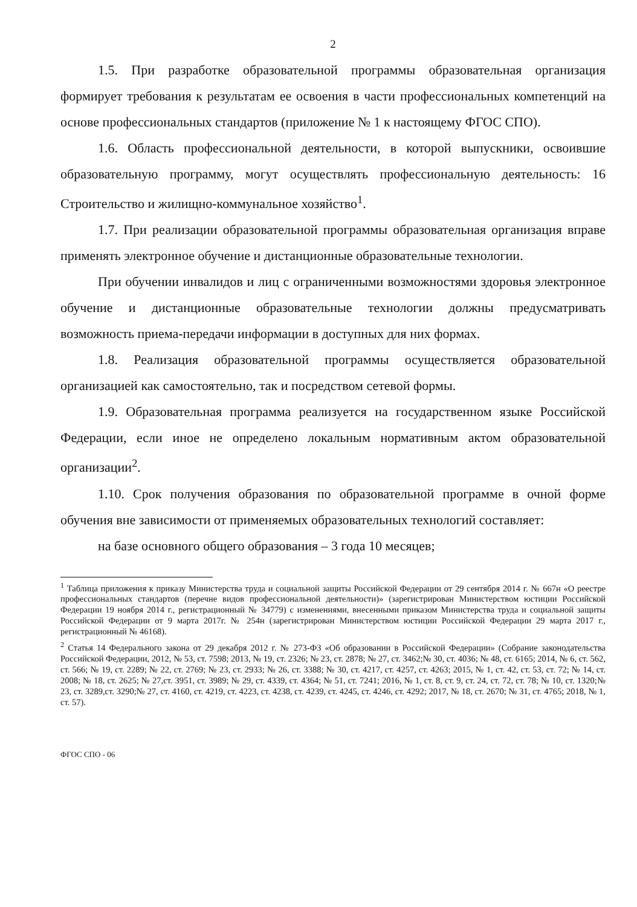2
1.5. При разработке образовательной программы образовательная организация формирует требования к результатам ее освоения в части профессиональных компетенций на основе профессиональных стандартов (приложение № 1 к настоящему ФГОС СПО).
1.6. Область профессиональной деятельности, в которой выпускники, освоившие образовательную программу, могут осуществлять профессиональную деятельность: 16 Строительство и жилищно-коммунальное хозяйство<sup>1</sup>.
1.7. При реализации образовательной программы образовательная организация вправе применять электронное обучение и дистанционные образовательные технологии.
При обучении инвалидов и лиц с ограниченными возможностями здоровья электронное обучение и дистанционные образовательные технологии должны предусматривать возможность приема-передачи информации в доступных для них формах.
1.8. Реализация образовательной программы осуществляется образовательной организацией как самостоятельно, так и посредством сетевой формы.
1.9. Образовательная программа реализуется на государственном языке Российской Федерации, если иное не определено локальным нормативным актом образовательной организации<sup>2</sup>.
1.10. Срок получения образования по образовательной программе в очной форме обучения вне зависимости от применяемых образовательных технологий составляет:
на базе основного общего образования – 3 года 10 месяцев;
<sup>1</sup> Таблица приложения к приказу Министерства труда и социальной защиты Российской Федерации от 29 сентября 2014 г. № 667н «О реестре профессиональных стандартов (перечне видов профессиональной деятельности)» (зарегистрирован Министерством юстиции Российской Федерации 19 ноября 2014 г., регистрационный № 34779) с изменениями, внесенными приказом Министерства труда и социальной защиты Российской Федерации от 9 марта 2017г. № 254н (зарегистрирован Министерством юстиции Российской Федерации 29 марта 2017 г., регистрационный № 46168).
<sup>2</sup> Статья 14 Федерального закона от 29 декабря 2012 г. № 273-ФЗ «Об образовании в Российской Федерации» (Собрание законодательства Российской Федерации, 2012, № 53, ст. 7598; 2013, № 19, ст. 2326; № 23, ст. 2878; № 27, ст. 3462;№ 30, ст. 4036; № 48, ст. 6165; 2014, № 6, ст. 562, ст. 566; № 19, ст. 2289; № 22, ст. 2769; № 23, ст. 2933; № 26, ст. 3388; № 30, ст. 4217, ст. 4257, ст. 4263; 2015, № 1, ст. 42, ст. 53, ст. 72; № 14, ст. 2008; № 18, ст. 2625; № 27,ст. 3951, ст. 3989; № 29, ст. 4339, ст. 4364; № 51, ст. 7241; 2016, № 1, ст. 8, ст. 9, ст. 24, ст. 72, ст. 78; № 10, ст. 1320;№ 23, ст. 3289,ст. 3290;№ 27, ст. 4160, ст. 4219, ст. 4223, ст. 4238, ст. 4239, ст. 4245, ст. 4246, ст. 4292; 2017, № 18, ст. 2670; № 31, ст. 4765; 2018, № 1, ст. 57).
ФГОС СПО - 06